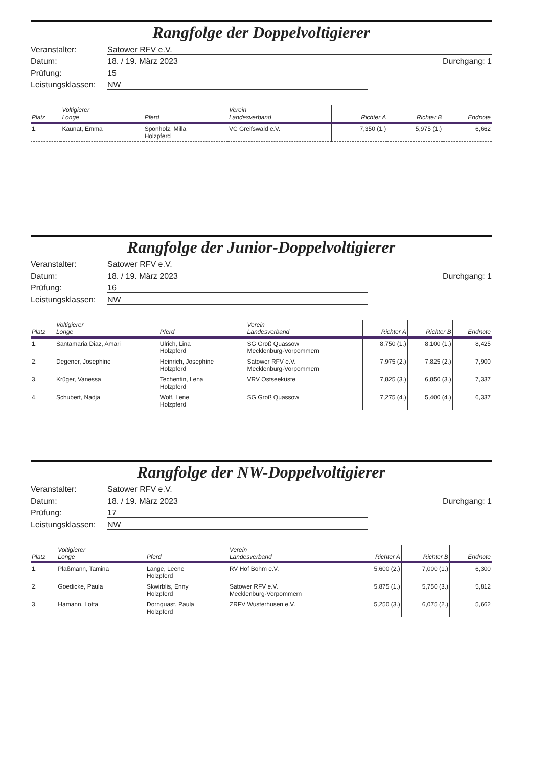Rangfolge der Doppelvoltigierer
Veranstalter: Satower RFV e.V.
Datum: 18. / 19. März 2023 Durchgang: 1
Prüfung: 15
Leistungsklassen: NW
| Platz | Voltigierer Longe | Pferd | Verein Landesverband | Richter A | Richter B | Endnote |
| --- | --- | --- | --- | --- | --- | --- |
| 1. | Kaunat, Emma | Sponholz, Milla Holzpferd | VC Greifswald e.V. | 7,350 (1.) | 5,975 (1.) | 6,662 |
Rangfolge der Junior-Doppelvoltigierer
Veranstalter: Satower RFV e.V.
Datum: 18. / 19. März 2023 Durchgang: 1
Prüfung: 16
Leistungsklassen: NW
| Platz | Voltigierer Longe | Pferd | Verein Landesverband | Richter A | Richter B | Endnote |
| --- | --- | --- | --- | --- | --- | --- |
| 1. | Santamaria Diaz, Amari | Ulrich, Lina Holzpferd | SG Groß Quassow Mecklenburg-Vorpommern | 8,750 (1.) | 8,100 (1.) | 8,425 |
| 2. | Degener, Josephine | Heinrich, Josephine Holzpferd | Satower RFV e.V. Mecklenburg-Vorpommern | 7,975 (2.) | 7,825 (2.) | 7,900 |
| 3. | Krüger, Vanessa | Techentin, Lena Holzpferd | VRV Ostseeküste | 7,825 (3.) | 6,850 (3.) | 7,337 |
| 4. | Schubert, Nadja | Wolf, Lene Holzpferd | SG Groß Quassow | 7,275 (4.) | 5,400 (4.) | 6,337 |
Rangfolge der NW-Doppelvoltigierer
Veranstalter: Satower RFV e.V.
Datum: 18. / 19. März 2023 Durchgang: 1
Prüfung: 17
Leistungsklassen: NW
| Platz | Voltigierer Longe | Pferd | Verein Landesverband | Richter A | Richter B | Endnote |
| --- | --- | --- | --- | --- | --- | --- |
| 1. | Plaßmann, Tamina | Lange, Leene Holzpferd | RV Hof Bohm e.V. | 5,600 (2.) | 7,000 (1.) | 6,300 |
| 2. | Goedicke, Paula | Skwirblis, Enny Holzpferd | Satower RFV e.V. Mecklenburg-Vorpommern | 5,875 (1.) | 5,750 (3.) | 5,812 |
| 3. | Hamann, Lotta | Dornquast, Paula Holzpferd | ZRFV Wusterhusen e.V. | 5,250 (3.) | 6,075 (2.) | 5,662 |